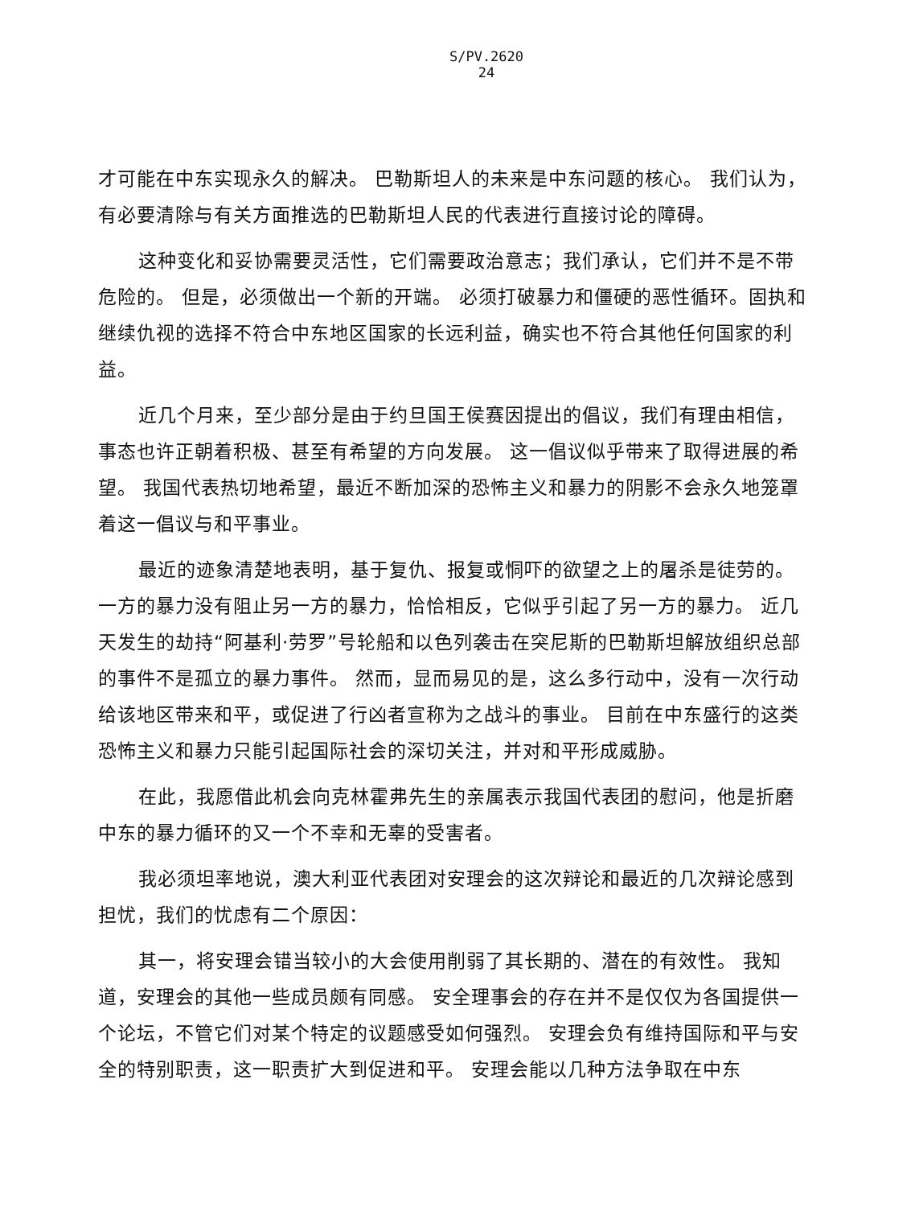S/PV.2620
24
才可能在中东实现永久的解决。 巴勒斯坦人的未来是中东问题的核心。 我们认为，有必要清除与有关方面推选的巴勒斯坦人民的代表进行直接讨论的障碍。
这种变化和妥协需要灵活性，它们需要政治意志；我们承认，它们并不是不带危险的。 但是，必须做出一个新的开端。 必须打破暴力和僵硬的恶性循环。固执和继续仇视的选择不符合中东地区国家的长远利益，确实也不符合其他任何国家的利益。
近几个月来，至少部分是由于约旦国王侯赛因提出的倡议，我们有理由相信，事态也许正朝着积极、甚至有希望的方向发展。 这一倡议似乎带来了取得进展的希望。 我国代表热切地希望，最近不断加深的恐怖主义和暴力的阴影不会永久地笼罩着这一倡议与和平事业。
最近的迹象清楚地表明，基于复仇、报复或恫吓的欲望之上的屠杀是徒劳的。一方的暴力没有阻止另一方的暴力，恰恰相反，它似乎引起了另一方的暴力。 近几天发生的劫持“阿基利·劳罗”号轮船和以色列袭击在突尼斯的巴勒斯坦解放组织总部的事件不是孤立的暴力事件。 然而，显而易见的是，这么多行动中，没有一次行动给该地区带来和平，或促进了行凶者宣称为之战斗的事业。 目前在中东盛行的这类恐怖主义和暴力只能引起国际社会的深切关注，并对和平形成威胁。
在此，我愿借此机会向克林霍弗先生的亲属表示我国代表团的慰问，他是折磨中东的暴力循环的又一个不幸和无辜的受害者。
我必须坦率地说，澳大利亚代表团对安理会的这次辩论和最近的几次辩论感到担忧，我们的忧虑有二个原因：
其一，将安理会错当较小的大会使用削弱了其长期的、潜在的有效性。 我知道，安理会的其他一些成员颇有同感。 安全理事会的存在并不是仅仅为各国提供一个论坛，不管它们对某个特定的议题感受如何强烈。 安理会负有维持国际和平与安全的特别职责，这一职责扩大到促进和平。 安理会能以几种方法争取在中东